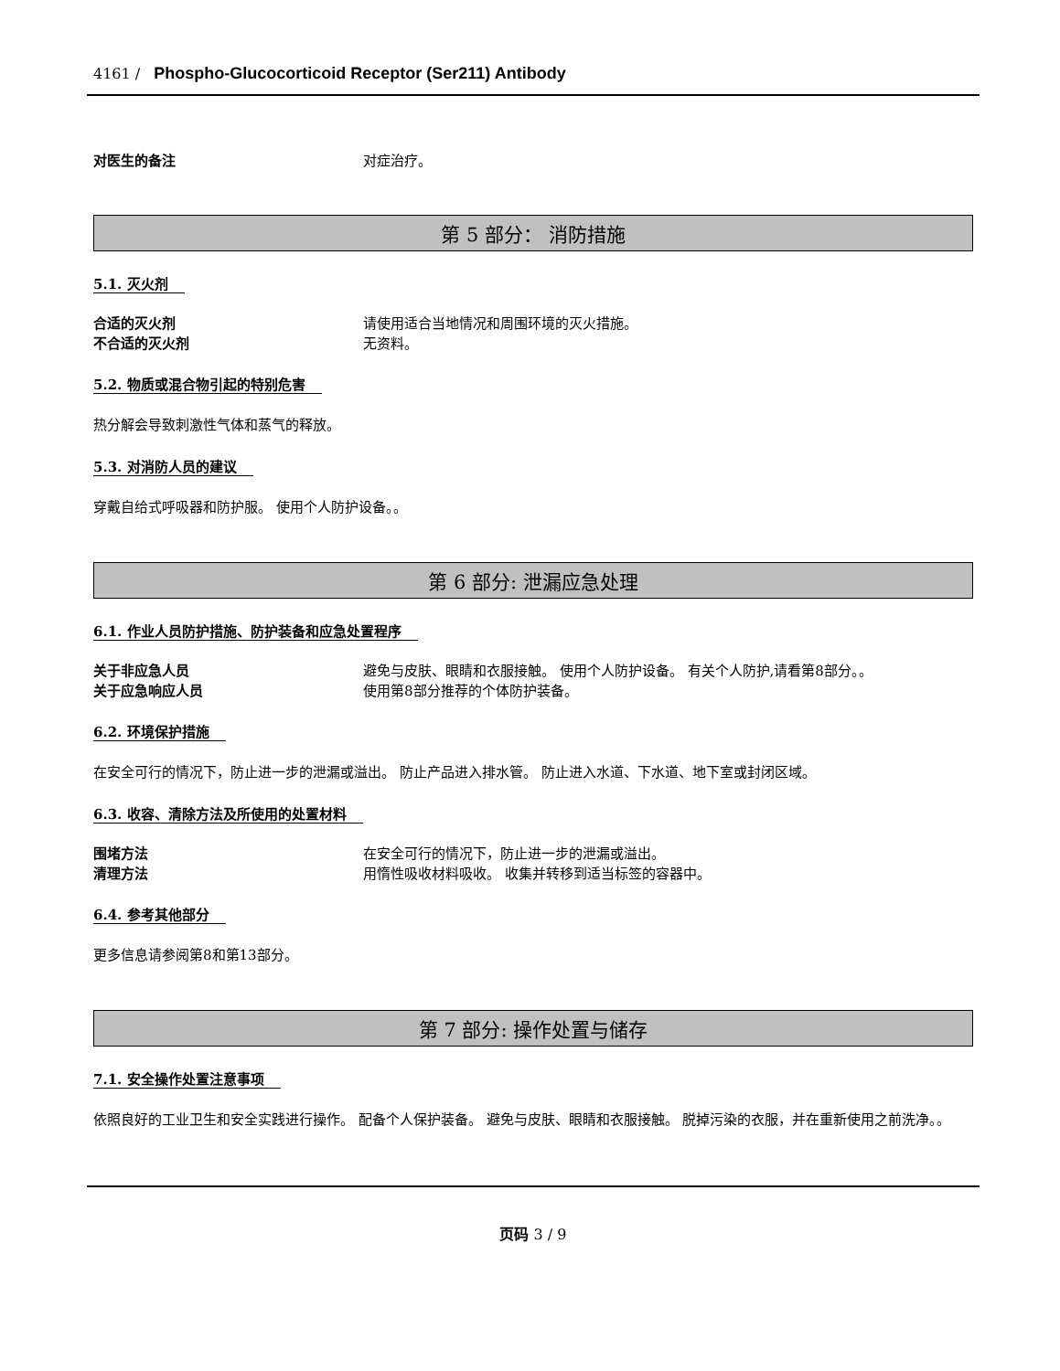4161 / Phospho-Glucocorticoid Receptor (Ser211) Antibody
对医生的备注 对症治疗。
第 5 部分： 消防措施
5.1. 灭火剂
合适的灭火剂 请使用适合当地情况和周围环境的灭火措施。
不合适的灭火剂 无资料。
5.2. 物质或混合物引起的特别危害
热分解会导致刺激性气体和蒸气的释放。
5.3. 对消防人员的建议
穿戴自给式呼吸器和防护服。 使用个人防护设备。。
第 6 部分: 泄漏应急处理
6.1. 作业人员防护措施、防护装备和应急处置程序
关于非应急人员 避免与皮肤、眼睛和衣服接触。 使用个人防护设备。 有关个人防护,请看第8部分。。
关于应急响应人员 使用第8部分推荐的个体防护装备。
6.2. 环境保护措施
在安全可行的情况下，防止进一步的泄漏或溢出。 防止产品进入排水管。 防止进入水道、下水道、地下室或封闭区域。
6.3. 收容、清除方法及所使用的处置材料
围堵方法 在安全可行的情况下，防止进一步的泄漏或溢出。
清理方法 用惰性吸收材料吸收。 收集并转移到适当标签的容器中。
6.4. 参考其他部分
更多信息请参阅第8和第13部分。
第 7 部分: 操作处置与储存
7.1. 安全操作处置注意事项
依照良好的工业卫生和安全实践进行操作。 配备个人保护装备。 避免与皮肤、眼睛和衣服接触。 脱掉污染的衣服，并在重新使用之前洗净。。
页码 3 / 9